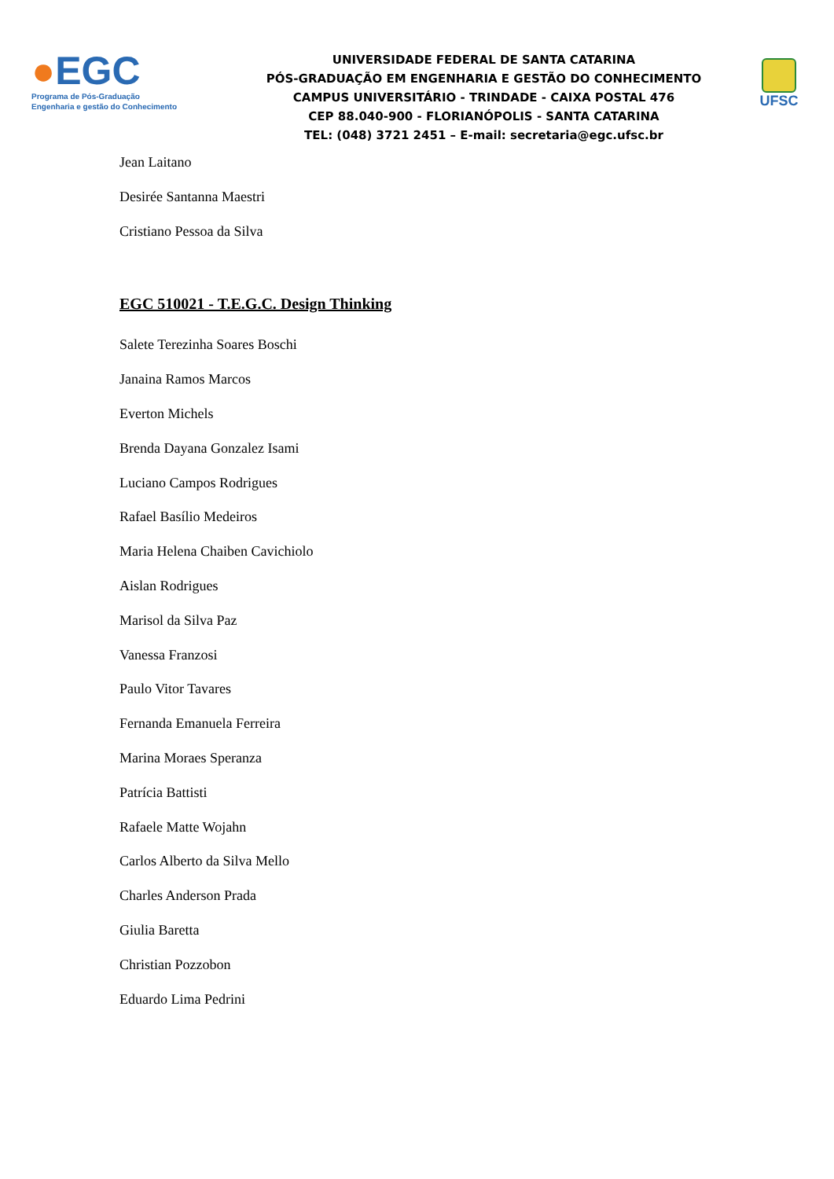●EGC
Programa de Pós-Graduação
Engenharia e gestão do Conhecimento
UNIVERSIDADE FEDERAL DE SANTA CATARINA
PÓS-GRADUAÇÃO EM ENGENHARIA E GESTÃO DO CONHECIMENTO
CAMPUS UNIVERSITÁRIO - TRINDADE - CAIXA POSTAL 476
CEP 88.040-900 - FLORIANÓPOLIS - SANTA CATARINA
TEL: (048) 3721 2451 – E-mail: secretaria@egc.ufsc.br
UFSC
Jean Laitano
Desirée Santanna Maestri
Cristiano Pessoa da Silva
EGC 510021 - T.E.G.C. Design Thinking
Salete Terezinha Soares Boschi
Janaina Ramos Marcos
Everton Michels
Brenda Dayana Gonzalez Isami
Luciano Campos Rodrigues
Rafael Basílio Medeiros
Maria Helena Chaiben Cavichiolo
Aislan Rodrigues
Marisol da Silva Paz
Vanessa Franzosi
Paulo Vitor Tavares
Fernanda Emanuela Ferreira
Marina Moraes Speranza
Patrícia Battisti
Rafaele Matte Wojahn
Carlos Alberto da Silva Mello
Charles Anderson Prada
Giulia Baretta
Christian Pozzobon
Eduardo Lima Pedrini